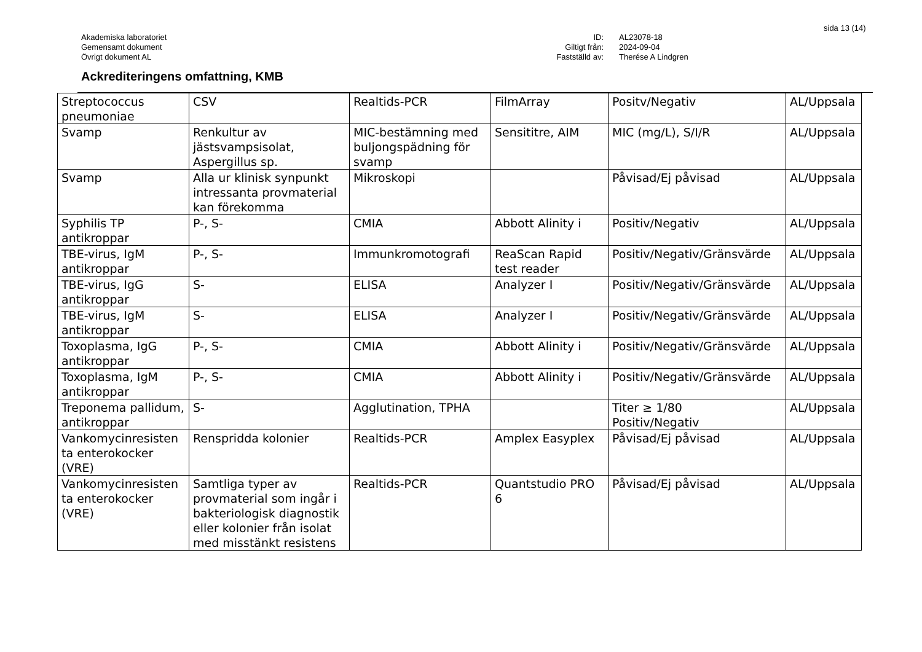sida 13 (14)
Akademiska laboratoriet
Gemensamt dokument
Övrigt dokument AL
ID:
Giltigt från:
Fastställd av:
AL23078-18
2024-09-04
Therése A Lindgren
Ackrediteringens omfattning, KMB
| Streptococcus pneumoniae | CSV | Realtids-PCR | FilmArray | Positv/Negativ | AL/Uppsala |
| Svamp | Renkultur av jästsvampsisolat, Aspergillus sp. | MIC-bestämning med buljongspädning för svamp | Sensititre, AIM | MIC (mg/L), S/I/R | AL/Uppsala |
| Svamp | Alla ur klinisk synpunkt intressanta provmaterial kan förekomma | Mikroskopi | | Påvisad/Ej påvisad | AL/Uppsala |
| Syphilis TP antikroppar | P-, S- | CMIA | Abbott Alinity i | Positiv/Negativ | AL/Uppsala |
| TBE-virus, IgM antikroppar | P-, S- | Immunkromotografi | ReaScan Rapid test reader | Positiv/Negativ/Gränsvärde | AL/Uppsala |
| TBE-virus, IgG antikroppar | S- | ELISA | Analyzer I | Positiv/Negativ/Gränsvärde | AL/Uppsala |
| TBE-virus, IgM antikroppar | S- | ELISA | Analyzer I | Positiv/Negativ/Gränsvärde | AL/Uppsala |
| Toxoplasma, IgG antikroppar | P-, S- | CMIA | Abbott Alinity i | Positiv/Negativ/Gränsvärde | AL/Uppsala |
| Toxoplasma, IgM antikroppar | P-, S- | CMIA | Abbott Alinity i | Positiv/Negativ/Gränsvärde | AL/Uppsala |
| Treponema pallidum, antikroppar | S- | Agglutination, TPHA | | Titer ≥ 1/80 Positiv/Negativ | AL/Uppsala |
| Vankomycinresisten ta enterokocker (VRE) | Renspridda kolonier | Realtids-PCR | Amplex Easyplex | Påvisad/Ej påvisad | AL/Uppsala |
| Vankomycinresisten ta enterokocker (VRE) | Samtliga typer av provmaterial som ingår i bakteriologisk diagnostik eller kolonier från isolat med misstänkt resistens | Realtids-PCR | Quantstudio PRO 6 | Påvisad/Ej påvisad | AL/Uppsala |